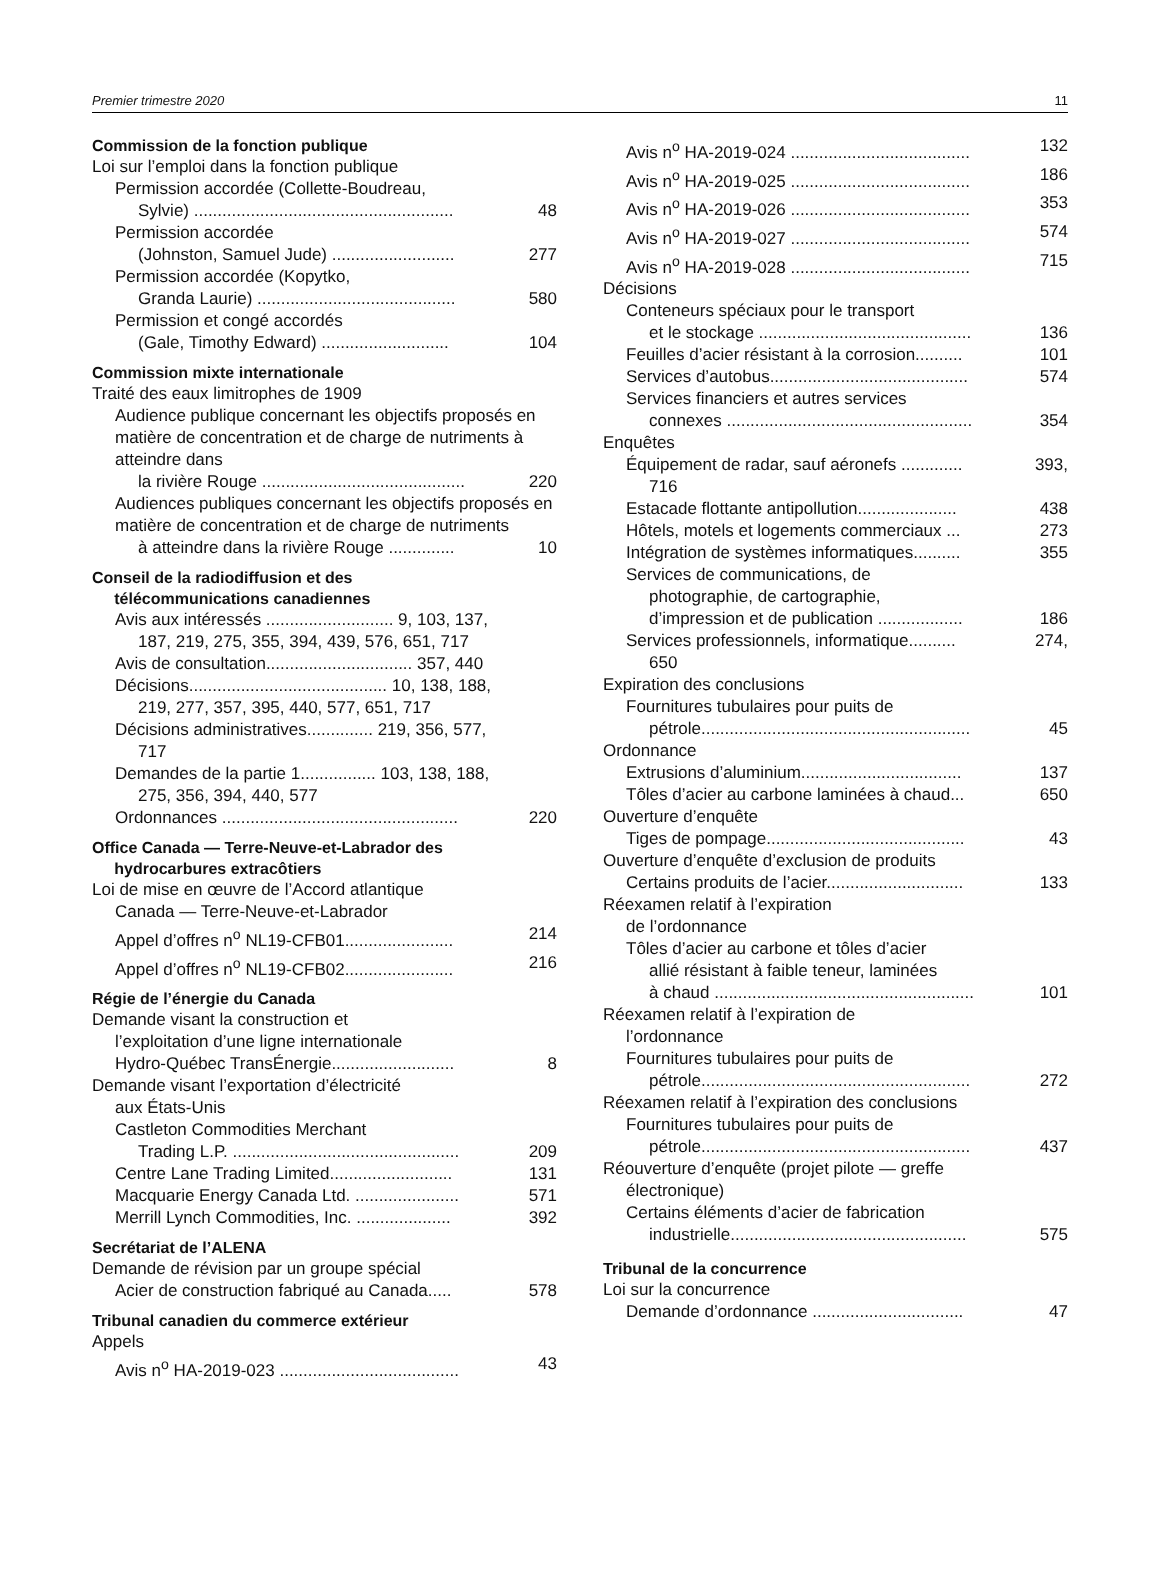Premier trimestre 2020 11
Commission de la fonction publique
Loi sur l’emploi dans la fonction publique
Permission accordée (Collette-Boudreau,
Sylvie) ....................................................... 48
Permission accordée
(Johnston, Samuel Jude) .......................... 277
Permission accordée (Kopytko,
Granda Laurie) .......................................... 580
Permission et congé accordés
(Gale, Timothy Edward) ........................... 104
Commission mixte internationale
Traité des eaux limitrophes de 1909
Audience publique concernant les objectifs proposés en matière de concentration et de charge de nutriments à atteindre dans
la rivière Rouge ........................................... 220
Audiences publiques concernant les objectifs proposés en matière de concentration et de charge de nutriments
à atteindre dans la rivière Rouge .............. 10
Conseil de la radiodiffusion et des
télécommunications canadiennes
Avis aux intéressés ........................... 9, 103, 137,
187, 219, 275, 355, 394, 439, 576, 651, 717
Avis de consultation............................... 357, 440
Décisions.......................................... 10, 138, 188,
219, 277, 357, 395, 440, 577, 651, 717
Décisions administratives.............. 219, 356, 577,
717
Demandes de la partie 1................ 103, 138, 188,
275, 356, 394, 440, 577
Ordonnances .................................................. 220
Office Canada — Terre-Neuve-et-Labrador des
hydrocarbures extracôtiers
Loi de mise en œuvre de l’Accord atlantique
Canada — Terre-Neuve-et-Labrador
Appel d’offres n<sup>o</sup> NL19-CFB01....................... 214
Appel d’offres n<sup>o</sup> NL19-CFB02....................... 216
Régie de l’énergie du Canada
Demande visant la construction et
l’exploitation d’une ligne internationale
Hydro-Québec TransÉnergie.......................... 8
Demande visant l’exportation d’électricité
aux États-Unis
Castleton Commodities Merchant
Trading L.P. ................................................ 209
Centre Lane Trading Limited.......................... 131
Macquarie Energy Canada Ltd. ...................... 571
Merrill Lynch Commodities, Inc. .................... 392
Secrétariat de l’ALENA
Demande de révision par un groupe spécial
Acier de construction fabriqué au Canada..... 578
Tribunal canadien du commerce extérieur
Appels
Avis n<sup>o</sup> HA-2019-023 ...................................... 43
Avis n<sup>o</sup> HA-2019-024 ...................................... 132
Avis n<sup>o</sup> HA-2019-025 ...................................... 186
Avis n<sup>o</sup> HA-2019-026 ...................................... 353
Avis n<sup>o</sup> HA-2019-027 ...................................... 574
Avis n<sup>o</sup> HA-2019-028 ...................................... 715
Décisions
Conteneurs spéciaux pour le transport
et le stockage ............................................. 136
Feuilles d’acier résistant à la corrosion.......... 101
Services d’autobus.......................................... 574
Services financiers et autres services
connexes .................................................... 354
Enquêtes
Équipement de radar, sauf aéronefs ............. 393,
716
Estacade flottante antipollution..................... 438
Hôtels, motels et logements commerciaux ... 273
Intégration de systèmes informatiques.......... 355
Services de communications, de
photographie, de cartographie,
d’impression et de publication .................. 186
Services professionnels, informatique.......... 274,
650
Expiration des conclusions
Fournitures tubulaires pour puits de
pétrole......................................................... 45
Ordonnance
Extrusions d’aluminium.................................. 137
Tôles d’acier au carbone laminées à chaud... 650
Ouverture d’enquête
Tiges de pompage.......................................... 43
Ouverture d’enquête d’exclusion de produits
Certains produits de l’acier............................. 133
Réexamen relatif à l’expiration
de l’ordonnance
Tôles d’acier au carbone et tôles d’acier
allié résistant à faible teneur, laminées
à chaud ....................................................... 101
Réexamen relatif à l’expiration de
l’ordonnance
Fournitures tubulaires pour puits de
pétrole......................................................... 272
Réexamen relatif à l’expiration des conclusions
Fournitures tubulaires pour puits de
pétrole......................................................... 437
Réouverture d’enquête (projet pilote — greffe
électronique)
Certains éléments d’acier de fabrication
industrielle.................................................. 575
Tribunal de la concurrence
Loi sur la concurrence
Demande d’ordonnance ................................ 47